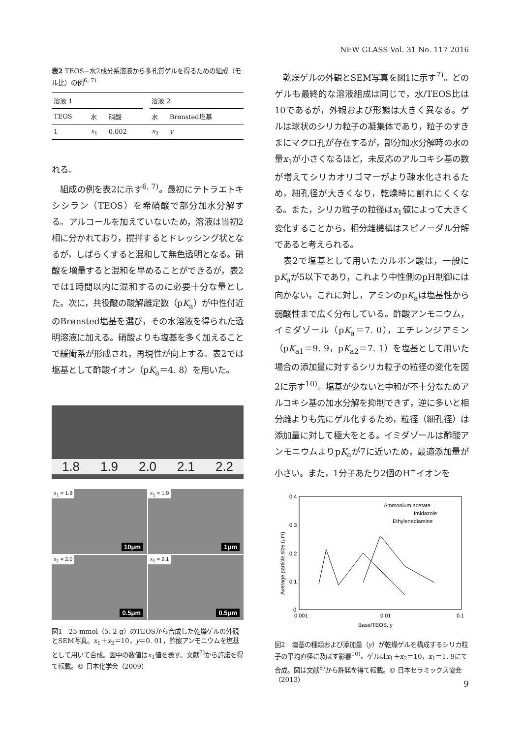NEW GLASS Vol. 31 No. 117 2016
表2 TEOS−水2成分系溶液から多孔質ゲルを得るための組成（モル比）の例<sup>6, 7)</sup>
| 溶液 1 | | | | 溶液 2 | |
| TEOS | 水 | 硝酸 | | 水 | Brønsted塩基 |
| 1 | x<sub>1</sub> | 0.002 | | x<sub>2</sub> | y |
れる。
　組成の例を表2に示す<sup>6, 7)</sup>。最初にテトラエトキシシラン（TEOS）を希硝酸で部分加水分解する。アルコールを加えていないため，溶液は当初2相に分かれており，撹拌するとドレッシング状となるが，しばらくすると混和して無色透明となる。硝酸を増量すると混和を早めることができるが，表2では1時間以内に混和するのに必要十分な量とした。次に，共役酸の酸解離定数（pK<sub>a</sub>）が中性付近のBrønsted塩基を選び，その水溶液を得られた透明溶液に加える。硝酸よりも塩基を多く加えることで緩衝系が形成され，再現性が向上する。表2では塩基として酢酸イオン（pK<sub>a</sub>＝4. 8）を用いた。
1.8
1.9
2.0
2.1
2.2
x<sub>1</sub> = 1.8
10μm
x<sub>1</sub> = 1.9
1μm
x<sub>1</sub> = 2.0
0.5μm
x<sub>1</sub> = 2.1
0.5μm
図1　25 mmol（5. 2 g）のTEOSから合成した乾燥ゲルの外観とSEM写真。x<sub>1</sub>＋x<sub>2</sub>＝10，y＝0. 01，酢酸アンモニウムを塩基として用いて合成。図中の数値はx<sub>1</sub>値を表す。文献<sup>7)</sup>から許諾を得て転載。© 日本化学会（2009）
　乾燥ゲルの外観とSEM写真を図1に示す<sup>7)</sup>。どのゲルも最終的な溶液組成は同じで，水/TEOS比は10であるが，外観および形態は大きく異なる。ゲルは球状のシリカ粒子の凝集体であり，粒子のすきまにマクロ孔が存在するが，部分加水分解時の水の量x<sub>1</sub>が小さくなるほど，未反応のアルコキシ基の数が増えてシリカオリゴマーがより疎水化されるため，細孔径が大きくなり，乾燥時に割れにくくなる。また，シリカ粒子の粒径はx<sub>1</sub>値によって大きく変化することから，相分離機構はスピノーダル分解であると考えられる。
　表2で塩基として用いたカルボン酸は，一般にpK<sub>a</sub>が5以下であり，これより中性側のpH制御には向かない。これに対し，アミンのpK<sub>a</sub>は塩基性から弱酸性まで広く分布している。酢酸アンモニウム，イミダゾール（pK<sub>a</sub>＝7. 0），エチレンジアミン（pK<sub>a1</sub>＝9. 9，pK<sub>a2</sub>＝7. 1）を塩基として用いた場合の添加量に対するシリカ粒子の粒径の変化を図2に示す<sup>10)</sup>。塩基が少ないと中和が不十分なためアルコキシ基の加水分解を抑制できず，逆に多いと相分離よりも先にゲル化するため，粒径（細孔径）は添加量に対して極大をとる。イミダゾールは酢酸アンモニウムよりpK<sub>a</sub>が7に近いため，最適添加量が小さい。また，1分子あたり2個のH<sup>+</sup>イオンを
0.4
0.3
0.2
0.1
0
0.001
0.01
0.1
Base/TEOS, y
Average particle size (µm)
Ammonium acetate
Imidazole
Ethylenediamine
図2　塩基の種類および添加量（y）が乾燥ゲルを構成するシリカ粒子の平均直径に及ぼす影響<sup>10)</sup>。ゲルはx<sub>1</sub>＋x<sub>2</sub>＝10，x<sub>1</sub>＝1. 9にて合成。図は文献<sup>8)</sup>から許諾を得て転載。© 日本セラミックス協会（2013）
9